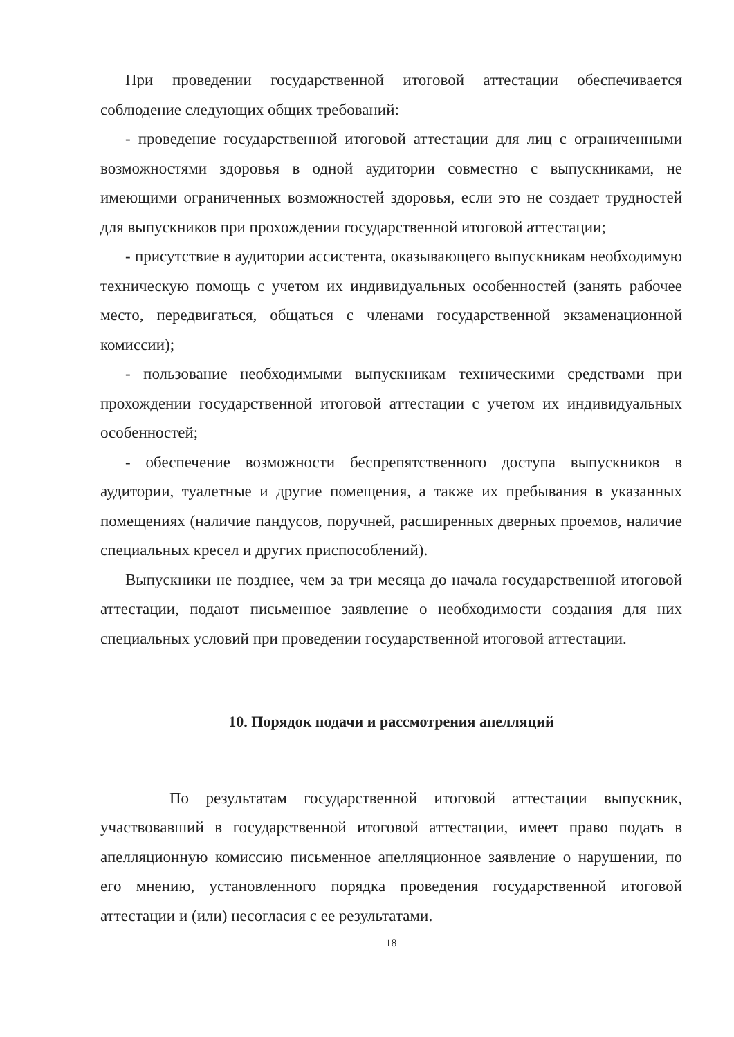При проведении государственной итоговой аттестации обеспечивается соблюдение следующих общих требований:
- проведение государственной итоговой аттестации для лиц с ограниченными возможностями здоровья в одной аудитории совместно с выпускниками, не имеющими ограниченных возможностей здоровья, если это не создает трудностей для выпускников при прохождении государственной итоговой аттестации;
- присутствие в аудитории ассистента, оказывающего выпускникам необходимую техническую помощь с учетом их индивидуальных особенностей (занять рабочее место, передвигаться, общаться с членами государственной экзаменационной комиссии);
- пользование необходимыми выпускникам техническими средствами при прохождении государственной итоговой аттестации с учетом их индивидуальных особенностей;
- обеспечение возможности беспрепятственного доступа выпускников в аудитории, туалетные и другие помещения, а также их пребывания в указанных помещениях (наличие пандусов, поручней, расширенных дверных проемов, наличие специальных кресел и других приспособлений).
Выпускники не позднее, чем за три месяца до начала государственной итоговой аттестации, подают письменное заявление о необходимости создания для них специальных условий при проведении государственной итоговой аттестации.
10. Порядок подачи и рассмотрения апелляций
По результатам государственной итоговой аттестации выпускник, участвовавший в государственной итоговой аттестации, имеет право подать в апелляционную комиссию письменное апелляционное заявление о нарушении, по его мнению, установленного порядка проведения государственной итоговой аттестации и (или) несогласия с ее результатами.
18